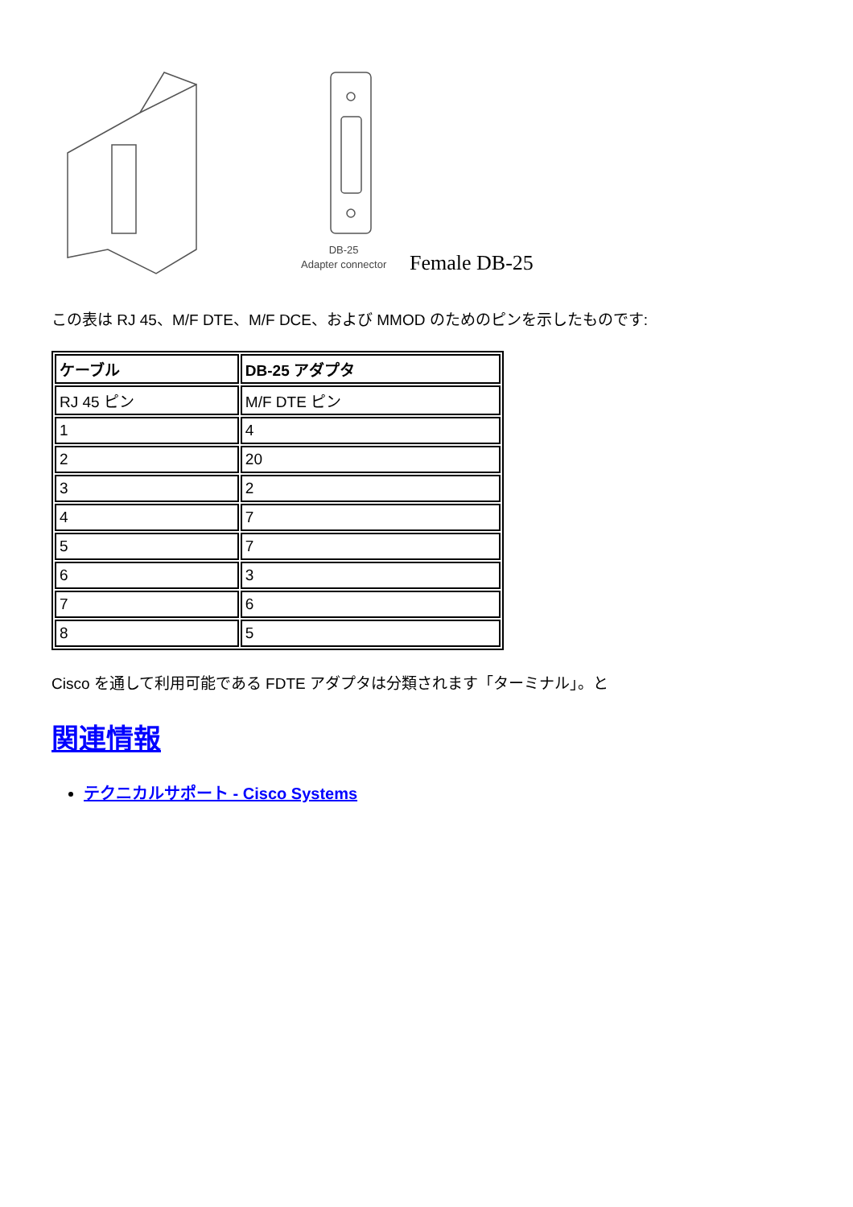DB-25
Adapter connector
Female DB-25
この表は RJ 45、M/F DTE、M/F DCE、および MMOD のためのピンを示したものです:
| ケーブル | DB-25 アダプタ |
| --- | --- |
| RJ 45 ピン | M/F DTE ピン |
| 1 | 4 |
| 2 | 20 |
| 3 | 2 |
| 4 | 7 |
| 5 | 7 |
| 6 | 3 |
| 7 | 6 |
| 8 | 5 |
Cisco を通して利用可能である FDTE アダプタは分類されます「ターミナル」。と
関連情報
テクニカルサポート - Cisco Systems